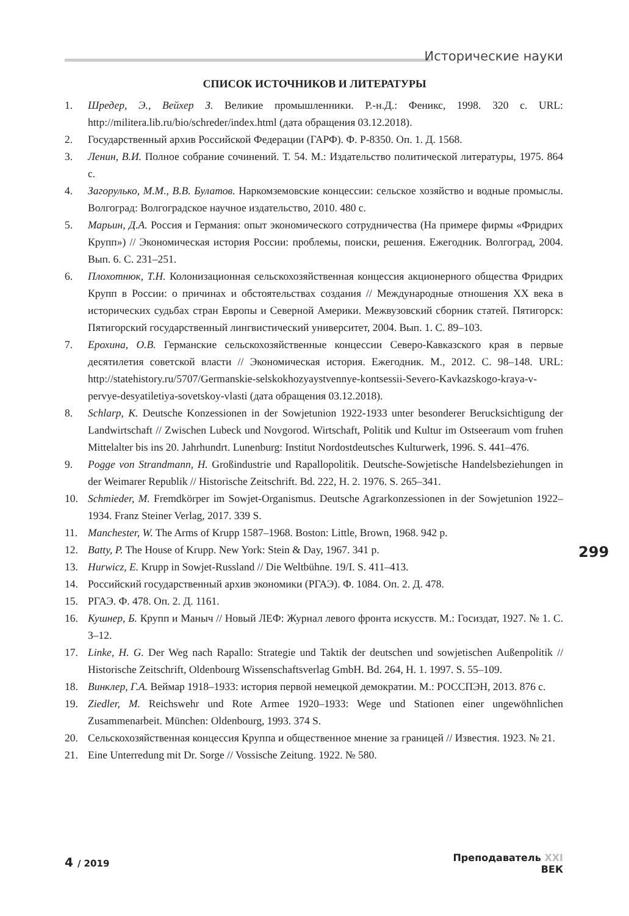Исторические науки
СПИСОК ИСТОЧНИКОВ И ЛИТЕРАТУРЫ
1. Шредер, Э., Вейхер З. Великие промышленники. Р.-н.Д.: Феникс, 1998. 320 с. URL: http://militera.lib.ru/bio/schreder/index.html (дата обращения 03.12.2018).
2. Государственный архив Российской Федерации (ГАРФ). Ф. Р-8350. Оп. 1. Д. 1568.
3. Ленин, В.И. Полное собрание сочинений. Т. 54. М.: Издательство политической литературы, 1975. 864 с.
4. Загорулько, М.М., В.В. Булатов. Наркомземовские концессии: сельское хозяйство и водные промыслы. Волгоград: Волгоградское научное издательство, 2010. 480 с.
5. Марьин, Д.А. Россия и Германия: опыт экономического сотрудничества (На примере фирмы «Фридрих Крупп») // Экономическая история России: проблемы, поиски, решения. Ежегодник. Волгоград, 2004. Вып. 6. С. 231–251.
6. Плохотнюк, Т.Н. Колонизационная сельскохозяйственная концессия акционерного общества Фридрих Крупп в России: о причинах и обстоятельствах создания // Международные отношения XX века в исторических судьбах стран Европы и Северной Америки. Межвузовский сборник статей. Пятигорск: Пятигорский государственный лингвистический университет, 2004. Вып. 1. С. 89–103.
7. Ерохина, О.В. Германские сельскохозяйственные концессии Северо-Кавказского края в первые десятилетия советской власти // Экономическая история. Ежегодник. М., 2012. С. 98–148. URL: http://statehistory.ru/5707/Germanskie-selskokhozyaystvennye-kontsessii-Severo-Kavkazskogo-kraya-v-pervye-desyatiletiya-sovetskoy-vlasti (дата обращения 03.12.2018).
8. Schlarp, K. Deutsche Konzessionen in der Sowjetunion 1922-1933 unter besonderer Berucksichtigung der Landwirtschaft // Zwischen Lubeck und Novgorod. Wirtschaft, Politik und Kultur im Ostseeraum vom fruhen Mittelalter bis ins 20. Jahrhundrt. Lunenburg: Institut Nordostdeutsches Kulturwerk, 1996. S. 441–476.
9. Pogge von Strandmann, H. Großindustrie und Rapallopolitik. Deutsche-Sowjetische Handelsbeziehungen in der Weimarer Republik // Historische Zeitschrift. Bd. 222, H. 2. 1976. S. 265–341.
10. Schmieder, M. Fremdkörper im Sowjet-Organismus. Deutsche Agrarkonzessionen in der Sowjetunion 1922–1934. Franz Steiner Verlag, 2017. 339 S.
11. Manchester, W. The Arms of Krupp 1587–1968. Boston: Little, Brown, 1968. 942 p.
12. Batty, P. The House of Krupp. New York: Stein & Day, 1967. 341 p.
13. Hurwicz, E. Krupp in Sowjet-Russland // Die Weltbühne. 19/I. S. 411–413.
14. Российский государственный архив экономики (РГАЭ). Ф. 1084. Оп. 2. Д. 478.
15. РГАЭ. Ф. 478. Оп. 2. Д. 1161.
16. Кушнер, Б. Крупп и Маныч // Новый ЛЕФ: Журнал левого фронта искусств. М.: Госиздат, 1927. № 1. С. 3–12.
17. Linke, H. G. Der Weg nach Rapallo: Strategie und Taktik der deutschen und sowjetischen Außenpolitik // Historische Zeitschrift, Oldenbourg Wissenschaftsverlag GmbH. Bd. 264, H. 1. 1997. S. 55–109.
18. Винклер, Г.А. Веймар 1918–1933: история первой немецкой демократии. М.: РОССПЭН, 2013. 876 с.
19. Ziedler, M. Reichswehr und Rote Armee 1920–1933: Wege und Stationen einer ungewöhnlichen Zusammenarbeit. München: Oldenbourg, 1993. 374 S.
20. Сельскохозяйственная концессия Круппа и общественное мнение за границей // Известия. 1923. № 21.
21. Eine Unterredung mit Dr. Sorge // Vossische Zeitung. 1922. № 580.
299
4 / 2019
Преподаватель XXI
ВЕК